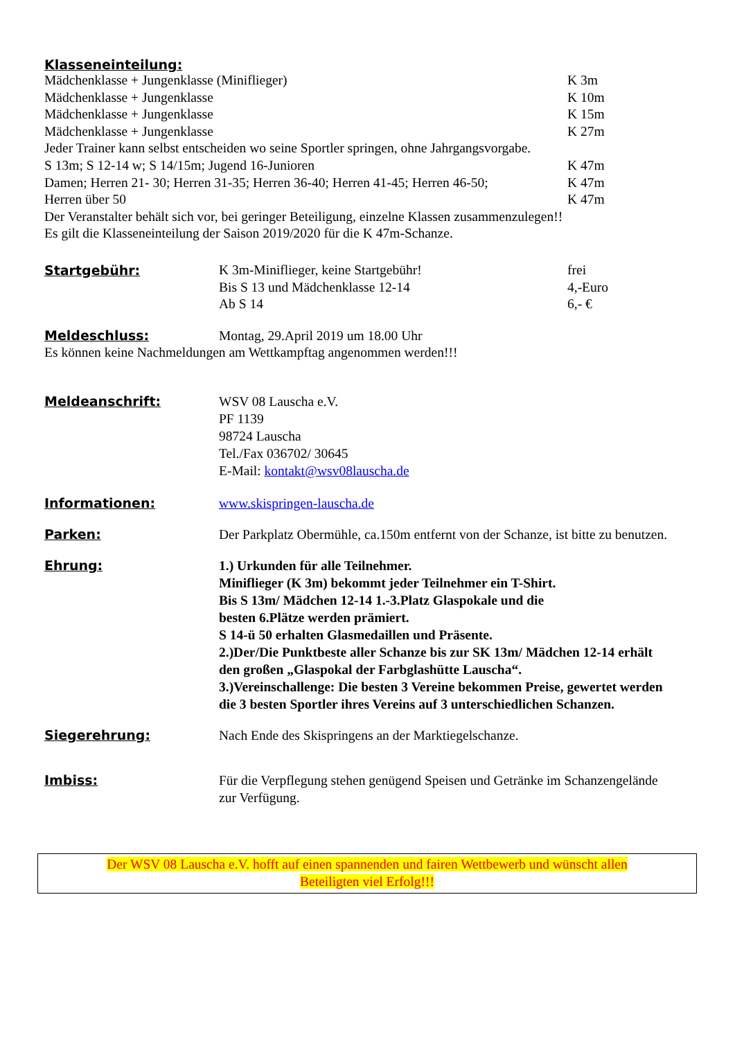Klasseneinteilung:
Mädchenklasse + Jungenklasse (Miniflieger) K 3m
Mädchenklasse + Jungenklasse K 10m
Mädchenklasse + Jungenklasse K 15m
Mädchenklasse + Jungenklasse K 27m
Jeder Trainer kann selbst entscheiden wo seine Sportler springen, ohne Jahrgangsvorgabe.
S 13m; S 12-14 w; S 14/15m; Jugend 16-Junioren K 47m
Damen; Herren 21- 30; Herren 31-35; Herren 36-40; Herren 41-45; Herren 46-50;
K 47m
Herren über 50 K 47m
Der Veranstalter behält sich vor, bei geringer Beteiligung, einzelne Klassen zusammenzulegen!!
Es gilt die Klasseneinteilung der Saison 2019/2020 für die K 47m-Schanze.
Startgebühr:
K 3m-Miniflieger, keine Startgebühr! frei
Bis S 13 und Mädchenklasse 12-14 4,-Euro
Ab S 14 6,- €
Meldeschluss: Montag, 29.April 2019 um 18.00 Uhr
Es können keine Nachmeldungen am Wettkampftag angenommen werden!!!
Meldeanschrift: WSV 08 Lauscha e.V.
PF 1139
98724 Lauscha
Tel./Fax 036702/ 30645
E-Mail: kontakt@wsv08lauscha.de
Informationen: www.skispringen-lauscha.de
Parken: Der Parkplatz Obermühle, ca.150m entfernt von der Schanze, ist bitte zu benutzen.
Ehrung: 1.) Urkunden für alle Teilnehmer.
Miniflieger (K 3m) bekommt jeder Teilnehmer ein T-Shirt.
Bis S 13m/ Mädchen 12-14 1.-3.Platz Glaspokale und die
besten 6.Plätze werden prämiert.
S 14-ü 50 erhalten Glasmedaillen und Präsente.
2.)Der/Die Punktbeste aller Schanze bis zur SK 13m/ Mädchen 12-14 erhält den großen „Glaspokal der Farbglashütte Lauscha“.
3.)Vereinschallenge: Die besten 3 Vereine bekommen Preise, gewertet werden die 3 besten Sportler ihres Vereins auf 3 unterschiedlichen Schanzen.
Siegerehrung: Nach Ende des Skispringens an der Marktiegelschanze.
Imbiss: Für die Verpflegung stehen genügend Speisen und Getränke im Schanzengelände zur Verfügung.
Der WSV 08 Lauscha e.V. hofft auf einen spannenden und fairen Wettbewerb und wünscht allen
Beteiligten viel Erfolg!!!